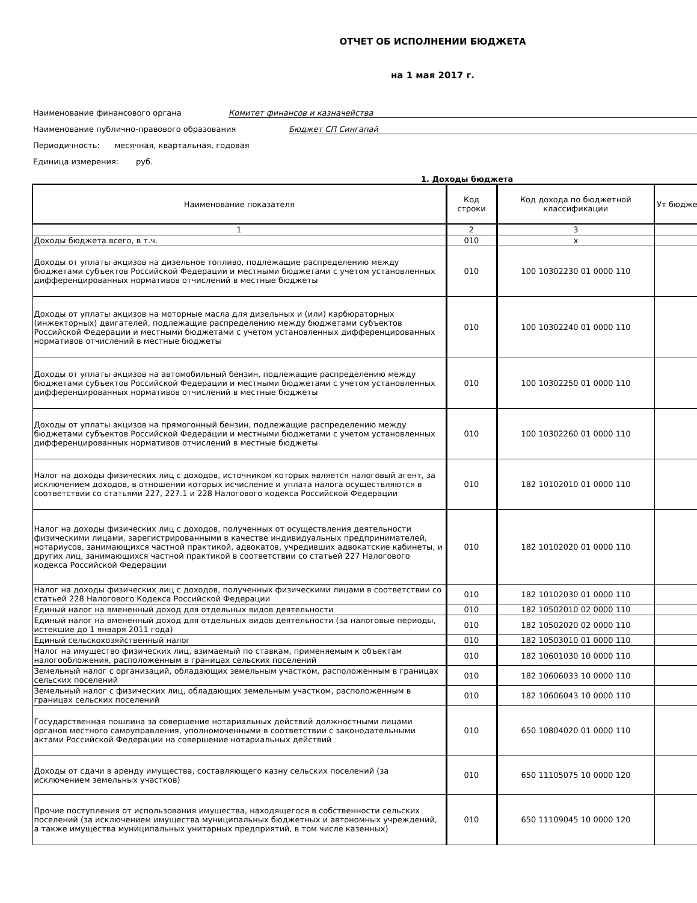ОТЧЕТ ОБ ИСПОЛНЕНИИ БЮДЖЕТА
на 1 мая 2017 г.
Наименование финансового органа Комитет финансов и казначейства
Наименование публично-правового образования Бюджет СП Сингапай
Периодичность: месячная, квартальная, годовая
Единица измерения: руб.
1. Доходы бюджета
| Наименование показателя | Код строки | Код дохода по бюджетной классификации | Ут бюдже |
| --- | --- | --- | --- |
| 1 | 2 | 3 | |
| Доходы бюджета всего, в т.ч. | 010 | x | |
| Доходы от уплаты акцизов на дизельное топливо, подлежащие распределению между бюджетами субъектов Российской Федерации и местными бюджетами с учетом установленных дифференцированных нормативов отчислений в местные бюджеты | 010 | 100 10302230 01 0000 110 | |
| Доходы от уплаты акцизов на моторные масла для дизельных и (или) карбюраторных (инжекторных) двигателей, подлежащие распределению между бюджетами субъектов Российской Федерации и местными бюджетами с учетом установленных дифференцированных нормативов отчислений в местные бюджеты | 010 | 100 10302240 01 0000 110 | |
| Доходы от уплаты акцизов на автомобильный бензин, подлежащие распределению между бюджетами субъектов Российской Федерации и местными бюджетами с учетом установленных дифференцированных нормативов отчислений в местные бюджеты | 010 | 100 10302250 01 0000 110 | |
| Доходы от уплаты акцизов на прямогонный бензин, подлежащие распределению между бюджетами субъектов Российской Федерации и местными бюджетами с учетом установленных дифференцированных нормативов отчислений в местные бюджеты | 010 | 100 10302260 01 0000 110 | |
| Налог на доходы физических лиц с доходов, источником которых является налоговый агент, за исключением доходов, в отношении которых исчисление и уплата налога осуществляются в соответствии со статьями 227, 227.1 и 228 Налогового кодекса Российской Федерации | 010 | 182 10102010 01 0000 110 | |
| Налог на доходы физических лиц с доходов, полученных от осуществления деятельности физическими лицами, зарегистрированными в качестве индивидуальных предпринимателей, нотариусов, занимающихся частной практикой, адвокатов, учредивших адвокатские кабинеты, и других лиц, занимающихся частной практикой в соответствии со статьей 227 Налогового кодекса Российской Федерации | 010 | 182 10102020 01 0000 110 | |
| Налог на доходы физических лиц с доходов, полученных физическими лицами в соответствии со статьей 228 Налогового Кодекса Российской Федерации | 010 | 182 10102030 01 0000 110 | |
| Единый налог на вмененный доход для отдельных видов деятельности | 010 | 182 10502010 02 0000 110 | |
| Единый налог на вмененный доход для отдельных видов деятельности (за налоговые периоды, истекшие до 1 января 2011 года) | 010 | 182 10502020 02 0000 110 | |
| Единый сельскохозяйственный налог | 010 | 182 10503010 01 0000 110 | |
| Налог на имущество физических лиц, взимаемый по ставкам, применяемым к объектам налогообложения, расположенным в границах сельских поселений | 010 | 182 10601030 10 0000 110 | |
| Земельный налог с организаций, обладающих земельным участком, расположенным в границах сельских поселений | 010 | 182 10606033 10 0000 110 | |
| Земельный налог с физических лиц, обладающих земельным участком, расположенным в границах сельских поселений | 010 | 182 10606043 10 0000 110 | |
| Государственная пошлина за совершение нотариальных действий должностными лицами органов местного самоуправления, уполномоченными в соответствии с законодательными актами Российской Федерации на совершение нотариальных действий | 010 | 650 10804020 01 0000 110 | |
| Доходы от сдачи в аренду имущества, составляющего казну сельских поселений (за исключением земельных участков) | 010 | 650 11105075 10 0000 120 | |
| Прочие поступления от использования имущества, находящегося в собственности сельских поселений (за исключением имущества муниципальных бюджетных и автономных учреждений, а также имущества муниципальных унитарных предприятий, в том числе казенных) | 010 | 650 11109045 10 0000 120 | |